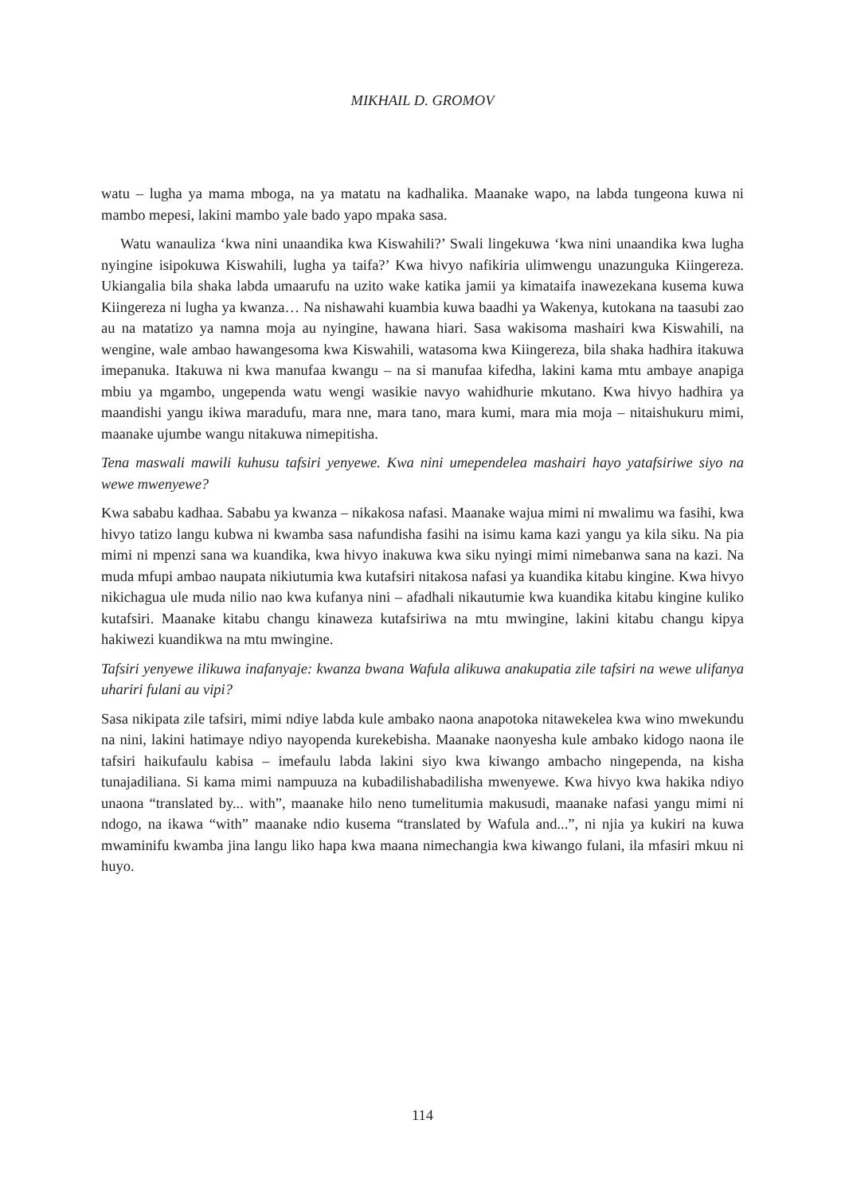MIKHAIL D. GROMOV
watu – lugha ya mama mboga, na ya matatu na kadhalika. Maanake wapo, na labda tungeona kuwa ni mambo mepesi, lakini mambo yale bado yapo mpaka sasa.
Watu wanauliza ‘kwa nini unaandika kwa Kiswahili?’ Swali lingekuwa ‘kwa nini unaandika kwa lugha nyingine isipokuwa Kiswahili, lugha ya taifa?’ Kwa hivyo nafikiria ulimwengu unazunguka Kiingereza. Ukiangalia bila shaka labda umaarufu na uzito wake katika jamii ya kimataifa inawezekana kusema kuwa Kiingereza ni lugha ya kwanza… Na nishawahi kuambia kuwa baadhi ya Wakenya, kutokana na taasubi zao au na matatizo ya namna moja au nyingine, hawana hiari. Sasa wakisoma mashairi kwa Kiswahili, na wengine, wale ambao hawangesoma kwa Kiswahili, watasoma kwa Kiingereza, bila shaka hadhira itakuwa imepanuka. Itakuwa ni kwa manufaa kwangu – na si manufaa kifedha, lakini kama mtu ambaye anapiga mbiu ya mgambo, ungependa watu wengi wasikie navyo wahidhurie mkutano. Kwa hivyo hadhira ya maandishi yangu ikiwa maradufu, mara nne, mara tano, mara kumi, mara mia moja – nitaishukuru mimi, maanake ujumbe wangu nitakuwa nimepitisha.
Tena maswali mawili kuhusu tafsiri yenyewe. Kwa nini umependelea mashairi hayo yatafsiriwe siyo na wewe mwenyewe?
Kwa sababu kadhaa. Sababu ya kwanza – nikakosa nafasi. Maanake wajua mimi ni mwalimu wa fasihi, kwa hivyo tatizo langu kubwa ni kwamba sasa nafundisha fasihi na isimu kama kazi yangu ya kila siku. Na pia mimi ni mpenzi sana wa kuandika, kwa hivyo inakuwa kwa siku nyingi mimi nimebanwa sana na kazi. Na muda mfupi ambao naupata nikiutumia kwa kutafsiri nitakosa nafasi ya kuandika kitabu kingine. Kwa hivyo nikichagua ule muda nilio nao kwa kufanya nini – afadhali nikautumie kwa kuandika kitabu kingine kuliko kutafsiri. Maanake kitabu changu kinaweza kutafsiriwa na mtu mwingine, lakini kitabu changu kipya hakiwezi kuandikwa na mtu mwingine.
Tafsiri yenyewe ilikuwa inafanyaje: kwanza bwana Wafula alikuwa anakupatia zile tafsiri na wewe ulifanya uhariri fulani au vipi?
Sasa nikipata zile tafsiri, mimi ndiye labda kule ambako naona anapotoka nitawekelea kwa wino mwekundu na nini, lakini hatimaye ndiyo nayopenda kurekebisha. Maanake naonyesha kule ambako kidogo naona ile tafsiri haikufaulu kabisa – imefaulu labda lakini siyo kwa kiwango ambacho ningependa, na kisha tunajadiliana. Si kama mimi nampuuza na kubadilishabadilisha mwenyewe. Kwa hivyo kwa hakika ndiyo unaona “translated by... with”, maanake hilo neno tumelitumia makusudi, maanake nafasi yangu mimi ni ndogo, na ikawa “with” maanake ndio kusema “translated by Wafula and...”, ni njia ya kukiri na kuwa mwaminifu kwamba jina langu liko hapa kwa maana nimechangia kwa kiwango fulani, ila mfasiri mkuu ni huyo.
114